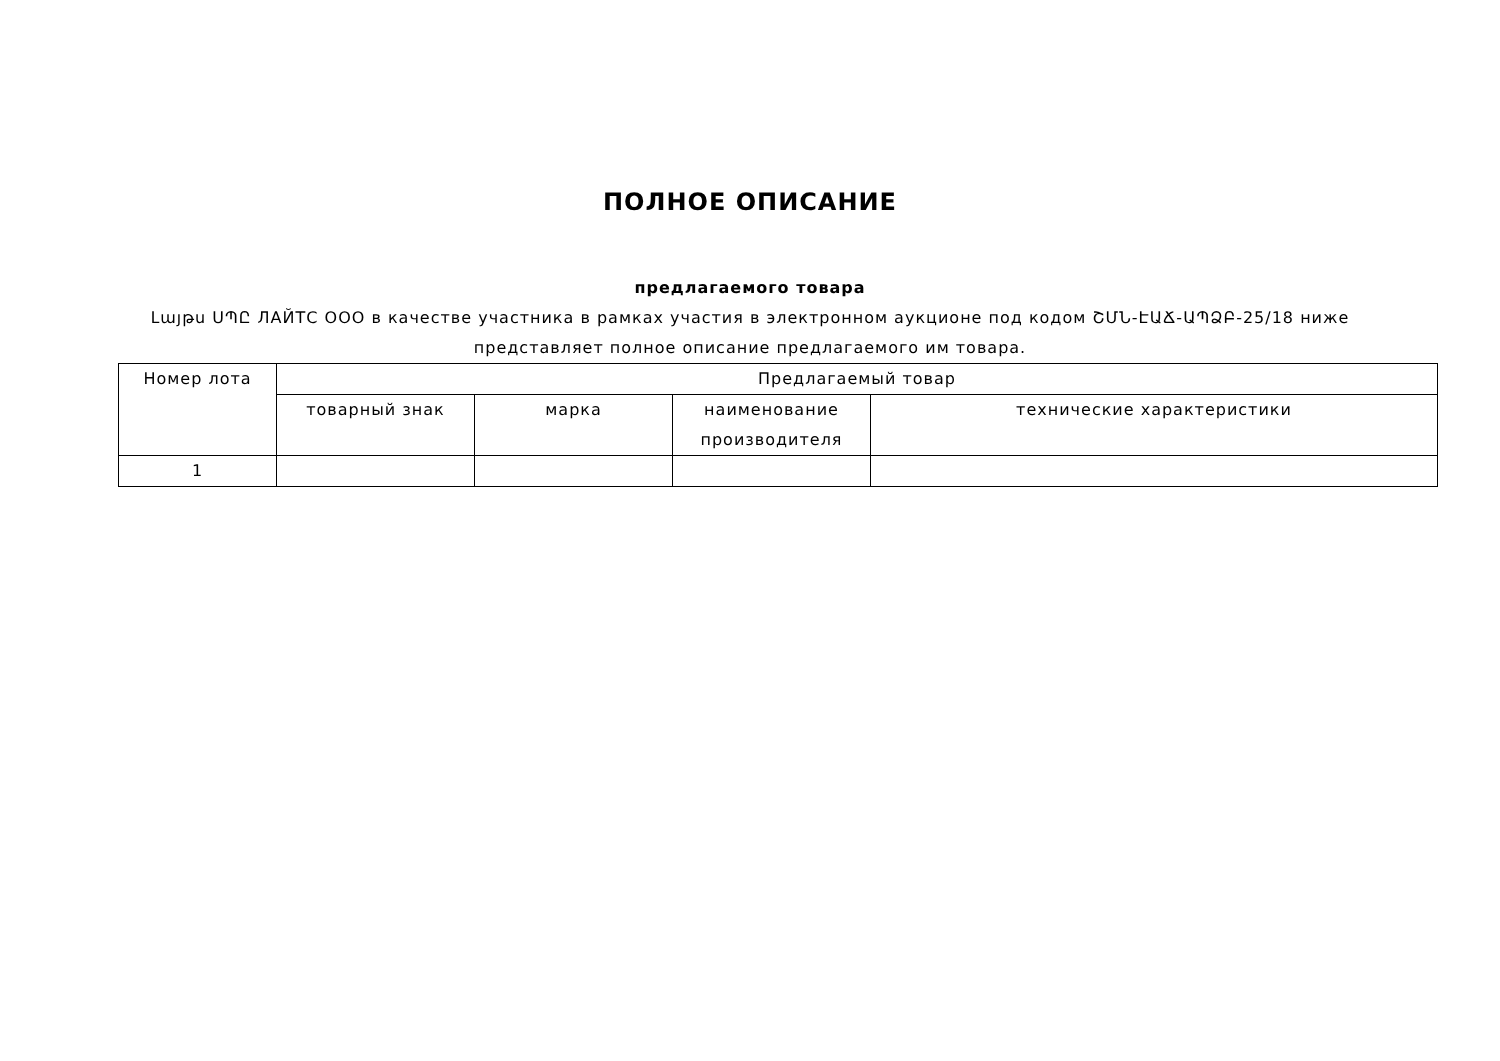ПОЛНОЕ ОПИСАНИЕ
предлагаемого товара
Լայթս ՍՊԸ ЛАЙТС ООО в качестве участника в рамках участия в электронном аукционе под кодом ՇՄՆ-ԷԱՃ-ԱՊՁԲ-25/18 ниже
представляет полное описание предлагаемого им товара.
| Номер лота | Предлагаемый товар | | | |
| --- | --- | --- | --- | --- |
| | товарный знак | марка | наименование производителя | технические характеристики |
| 1 | | | | |